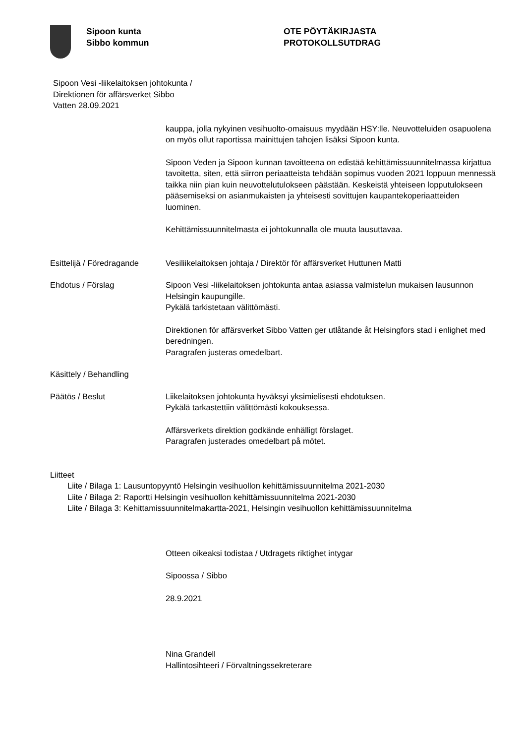Sipoon kunta
Sibbo kommun
OTE PÖYTÄKIRJASTA
PROTOKOLLSUTDRAG
Sipoon Vesi -liikelaitoksen johtokunta /
Direktionen för affärsverket Sibbo
Vatten 28.09.2021
kauppa, jolla nykyinen vesihuolto-omaisuus myydään HSY:lle. Neuvotteluiden osapuolena on myös ollut raportissa mainittujen tahojen lisäksi Sipoon kunta.
Sipoon Veden ja Sipoon kunnan tavoitteena on edistää kehittämissuunnitelmassa kirjattua tavoitetta, siten, että siirron periaatteista tehdään sopimus vuoden 2021 loppuun mennessä taikka niin pian kuin neuvottelutulokseen päästään. Keskeistä yhteiseen lopputulokseen pääsemiseksi on asianmukaisten ja yhteisesti sovittujen kaupantekoperiaatteiden luominen.
Kehittämissuunnitelmasta ei johtokunnalla ole muuta lausuttavaa.
Esittelijä / Föredragande
Vesiliikelaitoksen johtaja / Direktör för affärsverket Huttunen Matti
Ehdotus / Förslag Sipoon Vesi -liikelaitoksen johtokunta antaa asiassa valmistelun mukaisen lausunnon Helsingin kaupungille.
Pykälä tarkistetaan välittömästi.
Direktionen för affärsverket Sibbo Vatten ger utlåtande åt Helsingfors stad i enlighet med beredningen.
Paragrafen justeras omedelbart.
Käsittely / Behandling
Päätös / Beslut Liikelaitoksen johtokunta hyväksyi yksimielisesti ehdotuksen.
Pykälä tarkastettiin välittömästi kokouksessa.
Affärsverkets direktion godkände enhälligt förslaget.
Paragrafen justerades omedelbart på mötet.
Liitteet
Liite / Bilaga 1: Lausuntopyyntö Helsingin vesihuollon kehittämissuunnitelma 2021-2030
Liite / Bilaga 2: Raportti Helsingin vesihuollon kehittämissuunnitelma 2021-2030
Liite / Bilaga 3: Kehittamissuunnitelmakartta-2021, Helsingin vesihuollon kehittämissuunnitelma
Otteen oikeaksi todistaa / Utdragets riktighet intygar
Sipoossa / Sibbo
28.9.2021
Nina Grandell
Hallintosihteeri / Förvaltningssekreterare